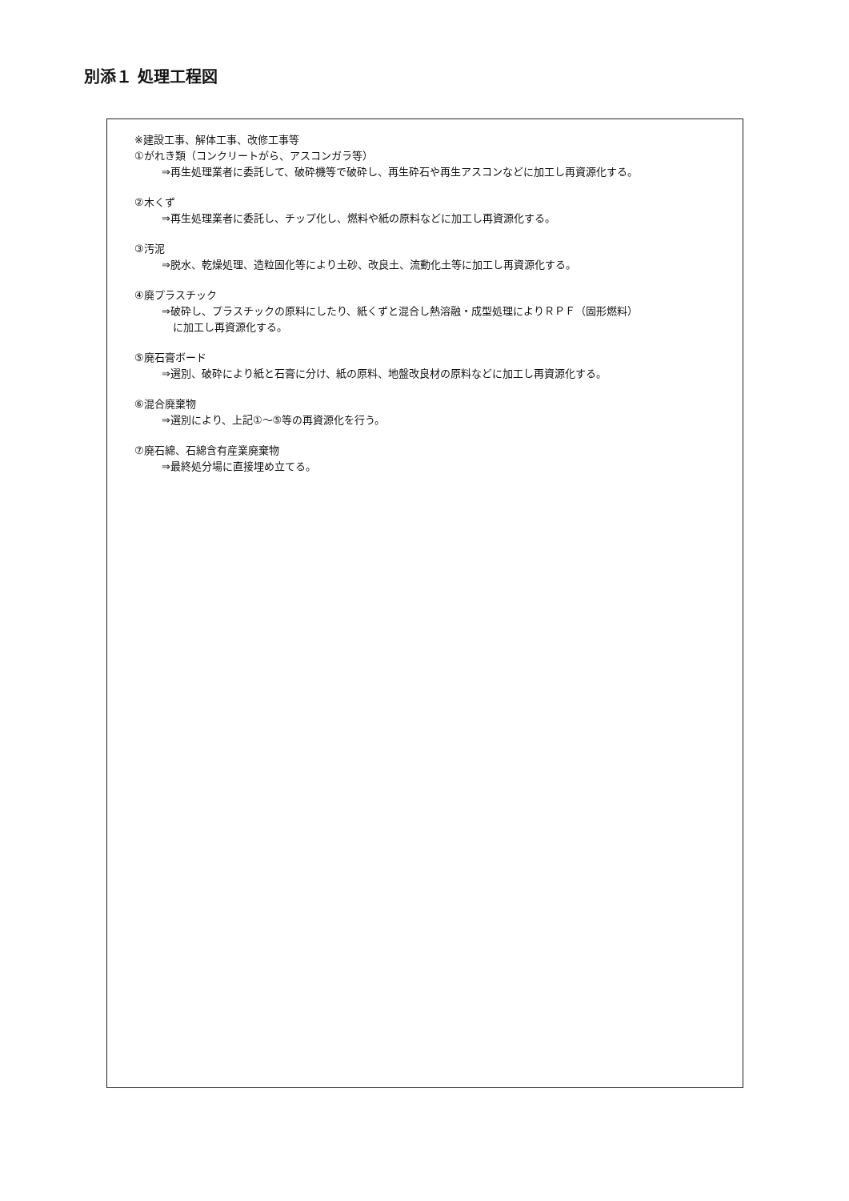別添１ 処理工程図
※建設工事、解体工事、改修工事等
①がれき類（コンクリートがら、アスコンガラ等）
⇒再生処理業者に委託して、破砕機等で破砕し、再生砕石や再生アスコンなどに加工し再資源化する。
②木くず
⇒再生処理業者に委託し、チップ化し、燃料や紙の原料などに加工し再資源化する。
③汚泥
⇒脱水、乾燥処理、造粒固化等により土砂、改良土、流動化土等に加工し再資源化する。
④廃プラスチック
⇒破砕し、プラスチックの原料にしたり、紙くずと混合し熱溶融・成型処理によりＲＰＦ（固形燃料）
に加工し再資源化する。
⑤廃石膏ボード
⇒選別、破砕により紙と石膏に分け、紙の原料、地盤改良材の原料などに加工し再資源化する。
⑥混合廃棄物
⇒選別により、上記①～⑤等の再資源化を行う。
⑦廃石綿、石綿含有産業廃棄物
⇒最終処分場に直接埋め立てる。